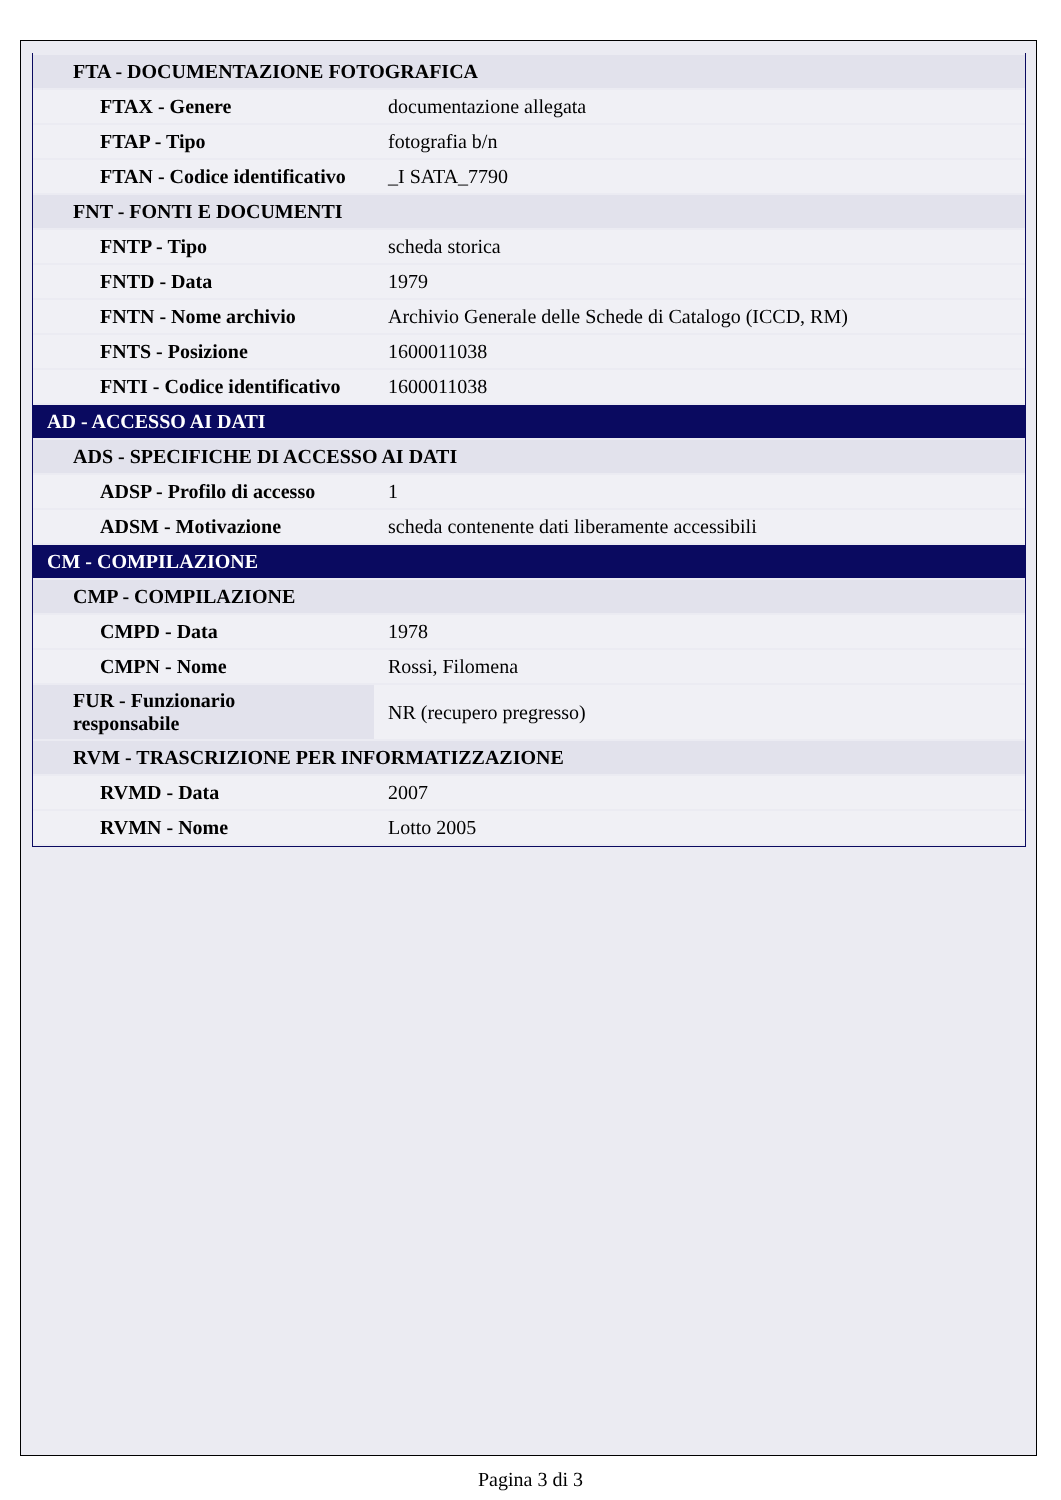| FTA - DOCUMENTAZIONE FOTOGRAFICA | |
| FTAX - Genere | documentazione allegata |
| FTAP - Tipo | fotografia b/n |
| FTAN - Codice identificativo | _I SATA_7790 |
| FNT - FONTI E DOCUMENTI | |
| FNTP - Tipo | scheda storica |
| FNTD - Data | 1979 |
| FNTN - Nome archivio | Archivio Generale delle Schede di Catalogo (ICCD, RM) |
| FNTS - Posizione | 1600011038 |
| FNTI - Codice identificativo | 1600011038 |
| AD - ACCESSO AI DATI | |
| ADS - SPECIFICHE DI ACCESSO AI DATI | |
| ADSP - Profilo di accesso | 1 |
| ADSM - Motivazione | scheda contenente dati liberamente accessibili |
| CM - COMPILAZIONE | |
| CMP - COMPILAZIONE | |
| CMPD - Data | 1978 |
| CMPN - Nome | Rossi, Filomena |
| FUR - Funzionario responsabile | NR (recupero pregresso) |
| RVM - TRASCRIZIONE PER INFORMATIZZAZIONE | |
| RVMD - Data | 2007 |
| RVMN - Nome | Lotto 2005 |
Pagina 3 di 3